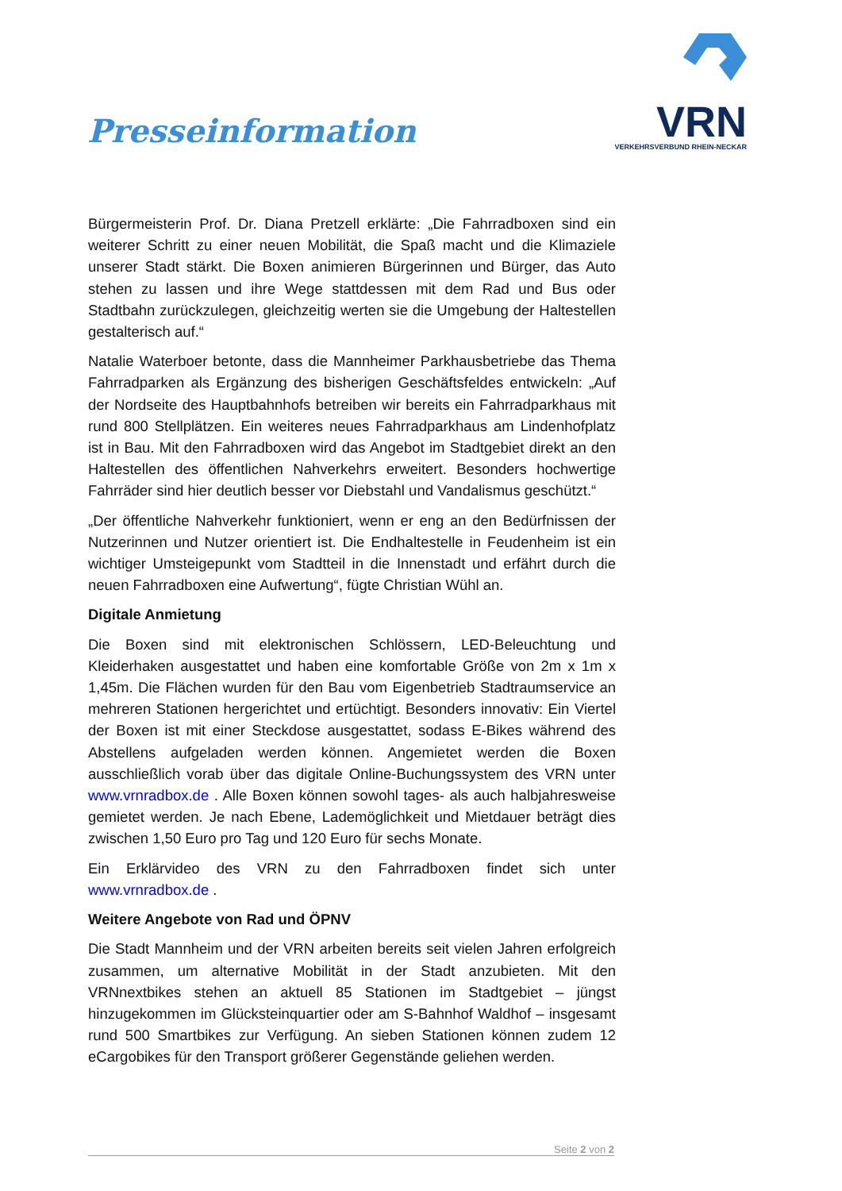Presseinformation
VRN
VERKEHRSVERBUND RHEIN-NECKAR
Bürgermeisterin Prof. Dr. Diana Pretzell erklärte: „Die Fahrradboxen sind ein weiterer Schritt zu einer neuen Mobilität, die Spaß macht und die Klimaziele unserer Stadt stärkt. Die Boxen animieren Bürgerinnen und Bürger, das Auto stehen zu lassen und ihre Wege stattdessen mit dem Rad und Bus oder Stadtbahn zurückzulegen, gleichzeitig werten sie die Umgebung der Haltestellen gestalterisch auf.“
Natalie Waterboer betonte, dass die Mannheimer Parkhausbetriebe das Thema Fahrradparken als Ergänzung des bisherigen Geschäftsfeldes entwickeln: „Auf der Nordseite des Hauptbahnhofs betreiben wir bereits ein Fahrradparkhaus mit rund 800 Stellplätzen. Ein weiteres neues Fahrradparkhaus am Lindenhofplatz ist in Bau. Mit den Fahrradboxen wird das Angebot im Stadtgebiet direkt an den Haltestellen des öffentlichen Nahverkehrs erweitert. Besonders hochwertige Fahrräder sind hier deutlich besser vor Diebstahl und Vandalismus geschützt.“
„Der öffentliche Nahverkehr funktioniert, wenn er eng an den Bedürfnissen der Nutzerinnen und Nutzer orientiert ist. Die Endhaltestelle in Feudenheim ist ein wichtiger Umsteigepunkt vom Stadtteil in die Innenstadt und erfährt durch die neuen Fahrradboxen eine Aufwertung“, fügte Christian Wühl an.
Digitale Anmietung
Die Boxen sind mit elektronischen Schlössern, LED-Beleuchtung und Kleiderhaken ausgestattet und haben eine komfortable Größe von 2m x 1m x 1,45m. Die Flächen wurden für den Bau vom Eigenbetrieb Stadtraumservice an mehreren Stationen hergerichtet und ertüchtigt. Besonders innovativ: Ein Viertel der Boxen ist mit einer Steckdose ausgestattet, sodass E-Bikes während des Abstellens aufgeladen werden können. Angemietet werden die Boxen ausschließlich vorab über das digitale Online-Buchungssystem des VRN unter www.vrnradbox.de . Alle Boxen können sowohl tages- als auch halbjahresweise gemietet werden. Je nach Ebene, Lademöglichkeit und Mietdauer beträgt dies zwischen 1,50 Euro pro Tag und 120 Euro für sechs Monate.
Ein Erklärvideo des VRN zu den Fahrradboxen findet sich unter www.vrnradbox.de .
Weitere Angebote von Rad und ÖPNV
Die Stadt Mannheim und der VRN arbeiten bereits seit vielen Jahren erfolgreich zusammen, um alternative Mobilität in der Stadt anzubieten. Mit den VRNnextbikes stehen an aktuell 85 Stationen im Stadtgebiet – jüngst hinzugekommen im Glücksteinquartier oder am S-Bahnhof Waldhof – insgesamt rund 500 Smartbikes zur Verfügung. An sieben Stationen können zudem 12 eCargobikes für den Transport größerer Gegenstände geliehen werden.
Seite 2 von 2